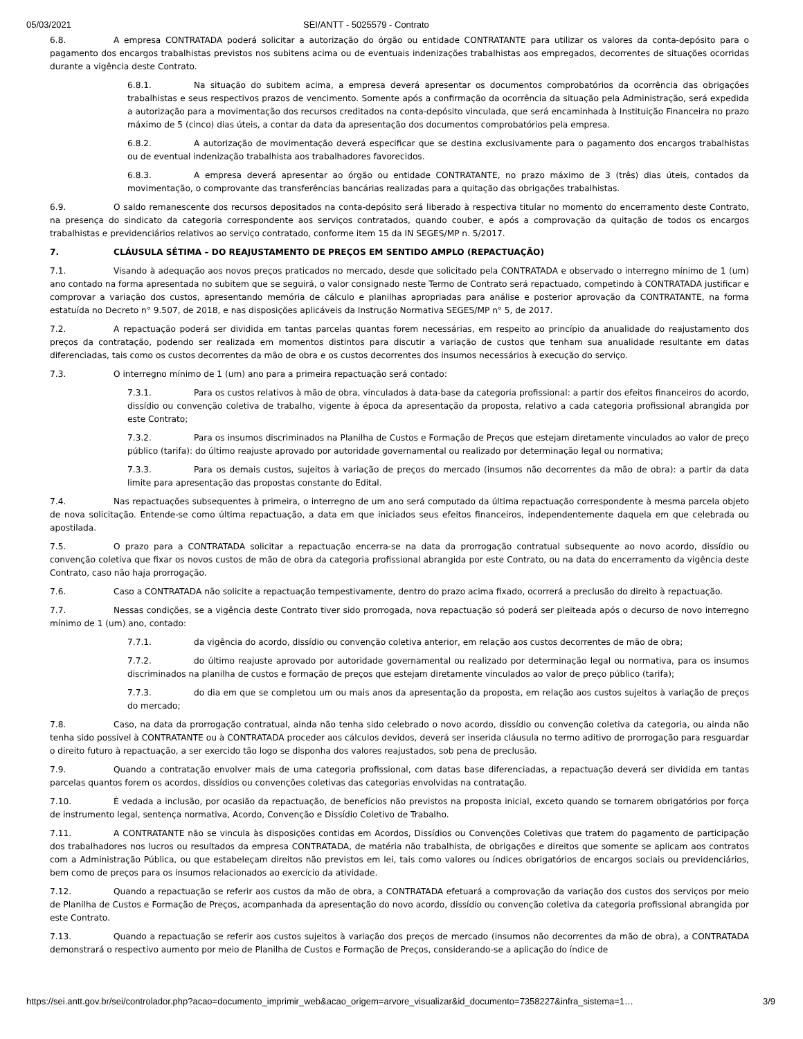05/03/2021 SEI/ANTT - 5025579 - Contrato
6.8. A empresa CONTRATADA poderá solicitar a autorização do órgão ou entidade CONTRATANTE para utilizar os valores da conta-depósito para o pagamento dos encargos trabalhistas previstos nos subitens acima ou de eventuais indenizações trabalhistas aos empregados, decorrentes de situações ocorridas durante a vigência deste Contrato.
6.8.1. Na situação do subitem acima, a empresa deverá apresentar os documentos comprobatórios da ocorrência das obrigações trabalhistas e seus respectivos prazos de vencimento. Somente após a confirmação da ocorrência da situação pela Administração, será expedida a autorização para a movimentação dos recursos creditados na conta-depósito vinculada, que será encaminhada à Instituição Financeira no prazo máximo de 5 (cinco) dias úteis, a contar da data da apresentação dos documentos comprobatórios pela empresa.
6.8.2. A autorização de movimentação deverá especificar que se destina exclusivamente para o pagamento dos encargos trabalhistas ou de eventual indenização trabalhista aos trabalhadores favorecidos.
6.8.3. A empresa deverá apresentar ao órgão ou entidade CONTRATANTE, no prazo máximo de 3 (três) dias úteis, contados da movimentação, o comprovante das transferências bancárias realizadas para a quitação das obrigações trabalhistas.
6.9. O saldo remanescente dos recursos depositados na conta-depósito será liberado à respectiva titular no momento do encerramento deste Contrato, na presença do sindicato da categoria correspondente aos serviços contratados, quando couber, e após a comprovação da quitação de todos os encargos trabalhistas e previdenciários relativos ao serviço contratado, conforme item 15 da IN SEGES/MP n. 5/2017.
7. CLÁUSULA SÉTIMA – DO REAJUSTAMENTO DE PREÇOS EM SENTIDO AMPLO (REPACTUAÇÃO)
7.1. Visando à adequação aos novos preços praticados no mercado, desde que solicitado pela CONTRATADA e observado o interregno mínimo de 1 (um) ano contado na forma apresentada no subitem que se seguirá, o valor consignado neste Termo de Contrato será repactuado, competindo à CONTRATADA justificar e comprovar a variação dos custos, apresentando memória de cálculo e planilhas apropriadas para análise e posterior aprovação da CONTRATANTE, na forma estatuída no Decreto n° 9.507, de 2018, e nas disposições aplicáveis da Instrução Normativa SEGES/MP n° 5, de 2017.
7.2. A repactuação poderá ser dividida em tantas parcelas quantas forem necessárias, em respeito ao princípio da anualidade do reajustamento dos preços da contratação, podendo ser realizada em momentos distintos para discutir a variação de custos que tenham sua anualidade resultante em datas diferenciadas, tais como os custos decorrentes da mão de obra e os custos decorrentes dos insumos necessários à execução do serviço.
7.3. O interregno mínimo de 1 (um) ano para a primeira repactuação será contado:
7.3.1. Para os custos relativos à mão de obra, vinculados à data-base da categoria profissional: a partir dos efeitos financeiros do acordo, dissídio ou convenção coletiva de trabalho, vigente à época da apresentação da proposta, relativo a cada categoria profissional abrangida por este Contrato;
7.3.2. Para os insumos discriminados na Planilha de Custos e Formação de Preços que estejam diretamente vinculados ao valor de preço público (tarifa): do último reajuste aprovado por autoridade governamental ou realizado por determinação legal ou normativa;
7.3.3. Para os demais custos, sujeitos à variação de preços do mercado (insumos não decorrentes da mão de obra): a partir da data limite para apresentação das propostas constante do Edital.
7.4. Nas repactuações subsequentes à primeira, o interregno de um ano será computado da última repactuação correspondente à mesma parcela objeto de nova solicitação. Entende-se como última repactuação, a data em que iniciados seus efeitos financeiros, independentemente daquela em que celebrada ou apostilada.
7.5. O prazo para a CONTRATADA solicitar a repactuação encerra-se na data da prorrogação contratual subsequente ao novo acordo, dissídio ou convenção coletiva que fixar os novos custos de mão de obra da categoria profissional abrangida por este Contrato, ou na data do encerramento da vigência deste Contrato, caso não haja prorrogação.
7.6. Caso a CONTRATADA não solicite a repactuação tempestivamente, dentro do prazo acima fixado, ocorrerá a preclusão do direito à repactuação.
7.7. Nessas condições, se a vigência deste Contrato tiver sido prorrogada, nova repactuação só poderá ser pleiteada após o decurso de novo interregno mínimo de 1 (um) ano, contado:
7.7.1. da vigência do acordo, dissídio ou convenção coletiva anterior, em relação aos custos decorrentes de mão de obra;
7.7.2. do último reajuste aprovado por autoridade governamental ou realizado por determinação legal ou normativa, para os insumos discriminados na planilha de custos e formação de preços que estejam diretamente vinculados ao valor de preço público (tarifa);
7.7.3. do dia em que se completou um ou mais anos da apresentação da proposta, em relação aos custos sujeitos à variação de preços do mercado;
7.8. Caso, na data da prorrogação contratual, ainda não tenha sido celebrado o novo acordo, dissídio ou convenção coletiva da categoria, ou ainda não tenha sido possível à CONTRATANTE ou à CONTRATADA proceder aos cálculos devidos, deverá ser inserida cláusula no termo aditivo de prorrogação para resguardar o direito futuro à repactuação, a ser exercido tão logo se disponha dos valores reajustados, sob pena de preclusão.
7.9. Quando a contratação envolver mais de uma categoria profissional, com datas base diferenciadas, a repactuação deverá ser dividida em tantas parcelas quantos forem os acordos, dissídios ou convenções coletivas das categorias envolvidas na contratação.
7.10. É vedada a inclusão, por ocasião da repactuação, de benefícios não previstos na proposta inicial, exceto quando se tornarem obrigatórios por força de instrumento legal, sentença normativa, Acordo, Convenção e Dissídio Coletivo de Trabalho.
7.11. A CONTRATANTE não se vincula às disposições contidas em Acordos, Dissídios ou Convenções Coletivas que tratem do pagamento de participação dos trabalhadores nos lucros ou resultados da empresa CONTRATADA, de matéria não trabalhista, de obrigações e direitos que somente se aplicam aos contratos com a Administração Pública, ou que estabeleçam direitos não previstos em lei, tais como valores ou índices obrigatórios de encargos sociais ou previdenciários, bem como de preços para os insumos relacionados ao exercício da atividade.
7.12. Quando a repactuação se referir aos custos da mão de obra, a CONTRATADA efetuará a comprovação da variação dos custos dos serviços por meio de Planilha de Custos e Formação de Preços, acompanhada da apresentação do novo acordo, dissídio ou convenção coletiva da categoria profissional abrangida por este Contrato.
7.13. Quando a repactuação se referir aos custos sujeitos à variação dos preços de mercado (insumos não decorrentes da mão de obra), a CONTRATADA demonstrará o respectivo aumento por meio de Planilha de Custos e Formação de Preços, considerando-se a aplicação do índice de
https://sei.antt.gov.br/sei/controlador.php?acao=documento_imprimir_web&acao_origem=arvore_visualizar&id_documento=7358227&infra_sistema=1… 3/9